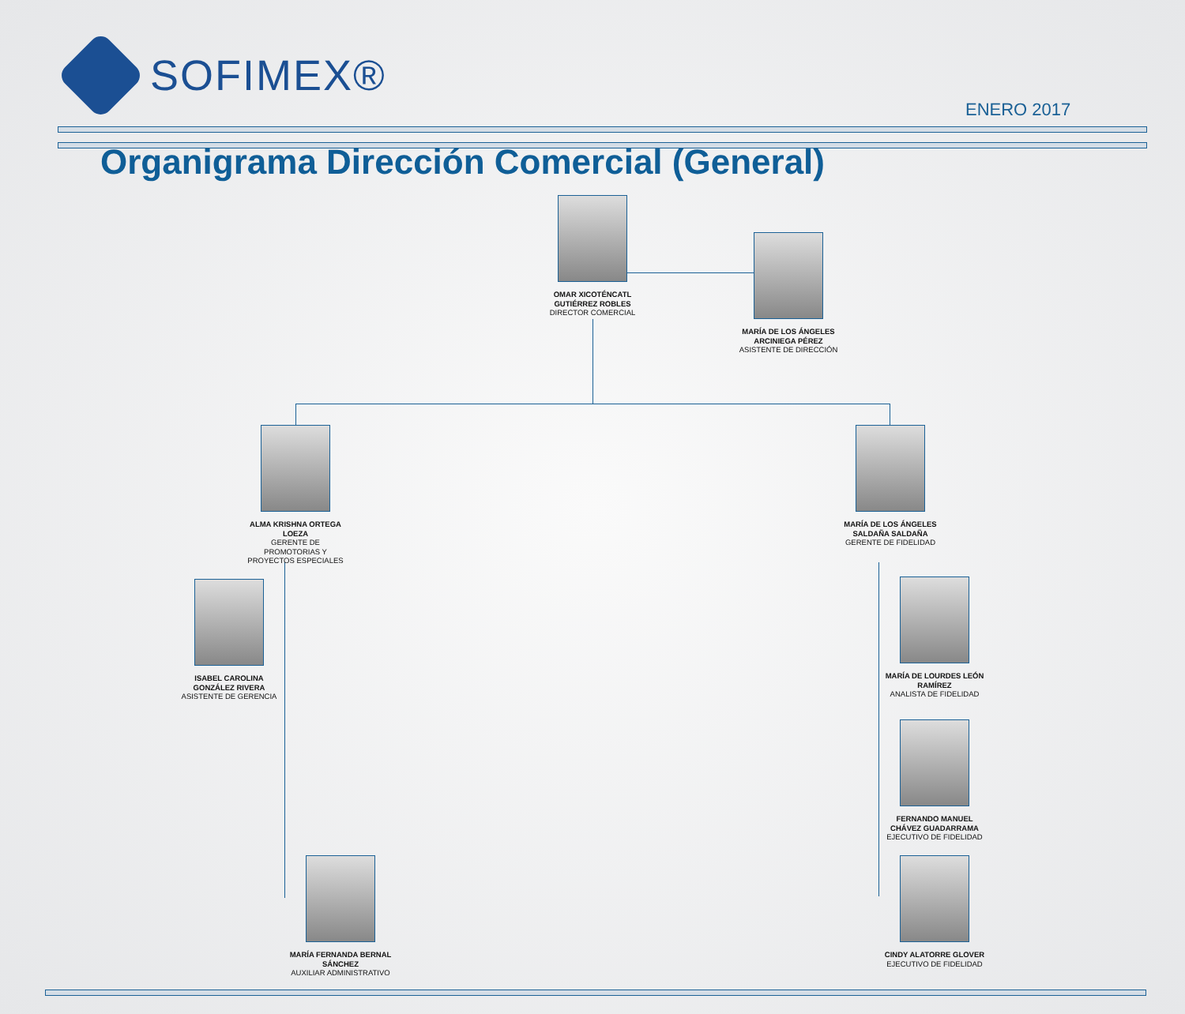SOFIMEX®
ENERO 2017
Organigrama Dirección Comercial (General)
OMAR XICOTÉNCATL GUTIÉRREZ ROBLES
DIRECTOR COMERCIAL
MARÍA DE LOS ÁNGELES ARCINIEGA PÉREZ
ASISTENTE DE DIRECCIÓN
ALMA KRISHNA ORTEGA LOEZA
GERENTE DE PROMOTORIAS Y PROYECTOS ESPECIALES
MARÍA DE LOS ÁNGELES SALDAÑA SALDAÑA
GERENTE DE FIDELIDAD
ISABEL CAROLINA GONZÁLEZ RIVERA
ASISTENTE DE GERENCIA
MARÍA DE LOURDES LEÓN RAMÍREZ
ANALISTA DE FIDELIDAD
FERNANDO MANUEL CHÁVEZ GUADARRAMA
EJECUTIVO DE FIDELIDAD
MARÍA FERNANDA BERNAL SÁNCHEZ
AUXILIAR ADMINISTRATIVO
CINDY ALATORRE GLOVER
EJECUTIVO DE FIDELIDAD